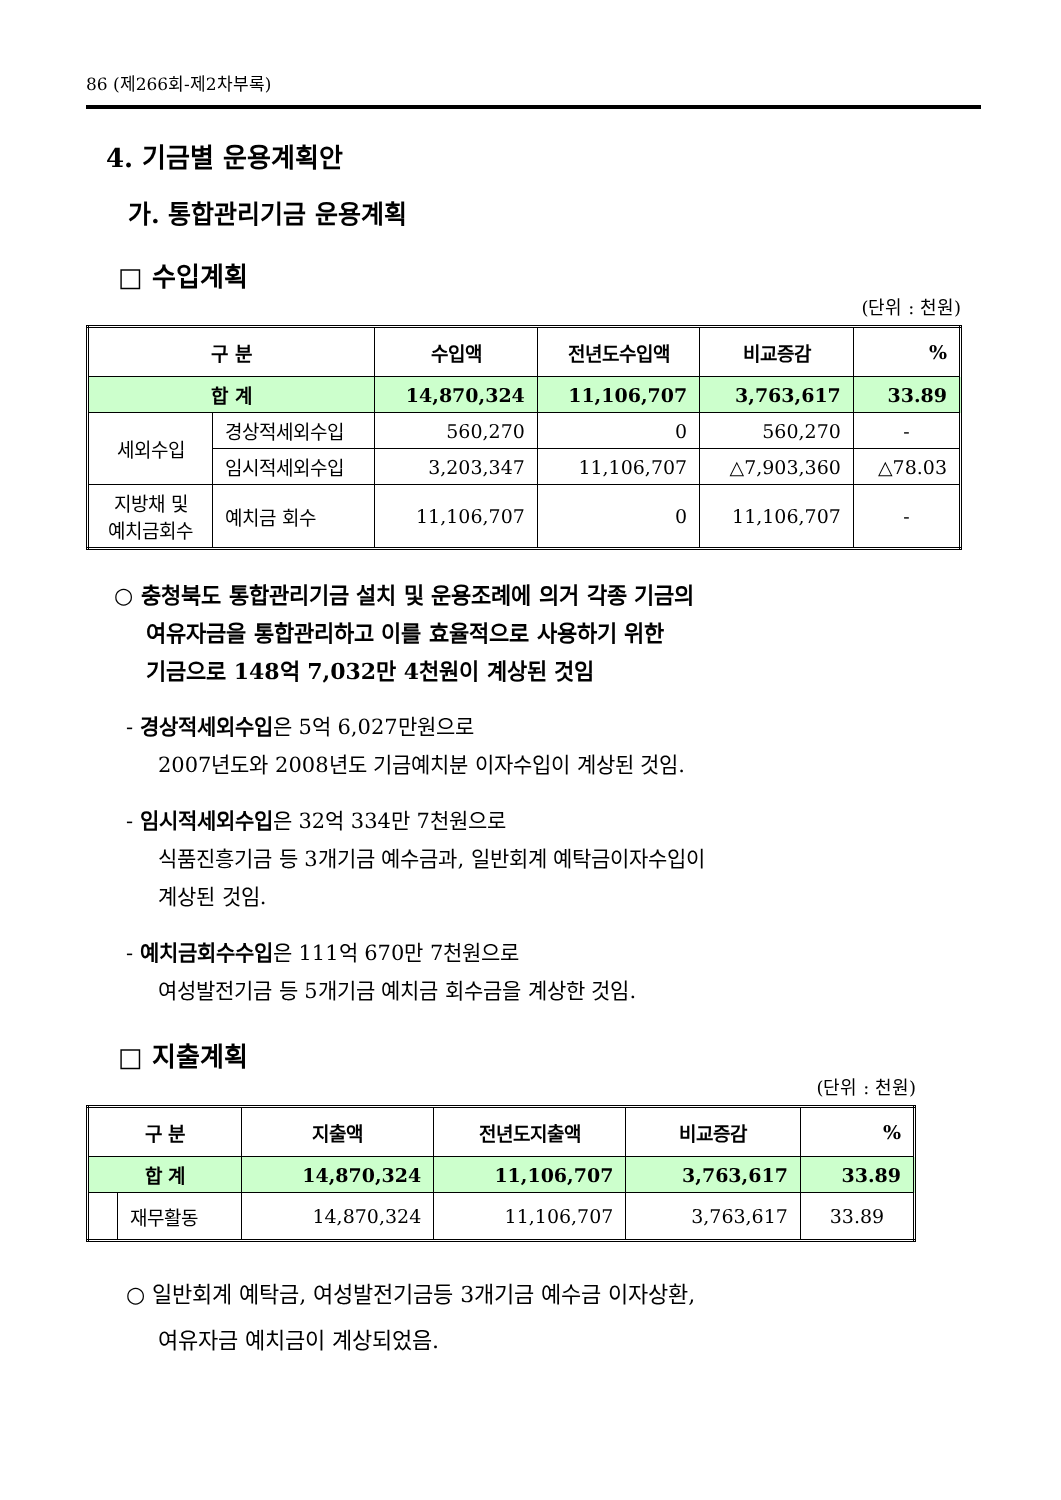86 (제266회-제2차부록)
4. 기금별 운용계획안
가. 통합관리기금 운용계획
□ 수입계획
(단위 : 천원)
| 구 분 | | 수입액 | 전년도수입액 | 비교증감 | % |
| --- | --- | --- | --- | --- | --- |
| 합 계 | | 14,870,324 | 11,106,707 | 3,763,617 | 33.89 |
| 세외수입 | 경상적세외수입 | 560,270 | 0 | 560,270 | - |
| | 임시적세외수입 | 3,203,347 | 11,106,707 | △7,903,360 | △78.03 |
| 지방채 및 예치금회수 | 예치금 회수 | 11,106,707 | 0 | 11,106,707 | - |
○ 충청북도 통합관리기금 설치 및 운용조례에 의거 각종 기금의
여유자금을 통합관리하고 이를 효율적으로 사용하기 위한
기금으로 148억 7,032만 4천원이 계상된 것임
- 경상적세외수입은 5억 6,027만원으로
2007년도와 2008년도 기금예치분 이자수입이 계상된 것임.
- 임시적세외수입은 32억 334만 7천원으로
식품진흥기금 등 3개기금 예수금과, 일반회계 예탁금이자수입이
계상된 것임.
- 예치금회수수입은 111억 670만 7천원으로
여성발전기금 등 5개기금 예치금 회수금을 계상한 것임.
□ 지출계획
(단위 : 천원)
| 구 분 | | 지출액 | 전년도지출액 | 비교증감 | % |
| --- | --- | --- | --- | --- | --- |
| 합 계 | | 14,870,324 | 11,106,707 | 3,763,617 | 33.89 |
| | 재무활동 | 14,870,324 | 11,106,707 | 3,763,617 | 33.89 |
○ 일반회계 예탁금, 여성발전기금등 3개기금 예수금 이자상환,
여유자금 예치금이 계상되었음.